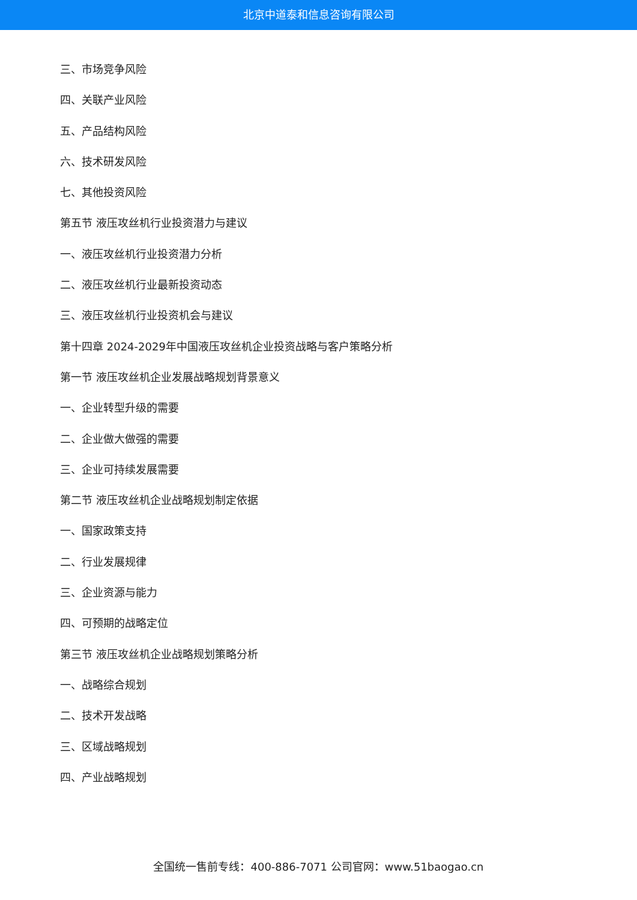北京中道泰和信息咨询有限公司
三、市场竞争风险
四、关联产业风险
五、产品结构风险
六、技术研发风险
七、其他投资风险
第五节 液压攻丝机行业投资潜力与建议
一、液压攻丝机行业投资潜力分析
二、液压攻丝机行业最新投资动态
三、液压攻丝机行业投资机会与建议
第十四章 2024-2029年中国液压攻丝机企业投资战略与客户策略分析
第一节 液压攻丝机企业发展战略规划背景意义
一、企业转型升级的需要
二、企业做大做强的需要
三、企业可持续发展需要
第二节 液压攻丝机企业战略规划制定依据
一、国家政策支持
二、行业发展规律
三、企业资源与能力
四、可预期的战略定位
第三节 液压攻丝机企业战略规划策略分析
一、战略综合规划
二、技术开发战略
三、区域战略规划
四、产业战略规划
全国统一售前专线：400-886-7071 公司官网：www.51baogao.cn